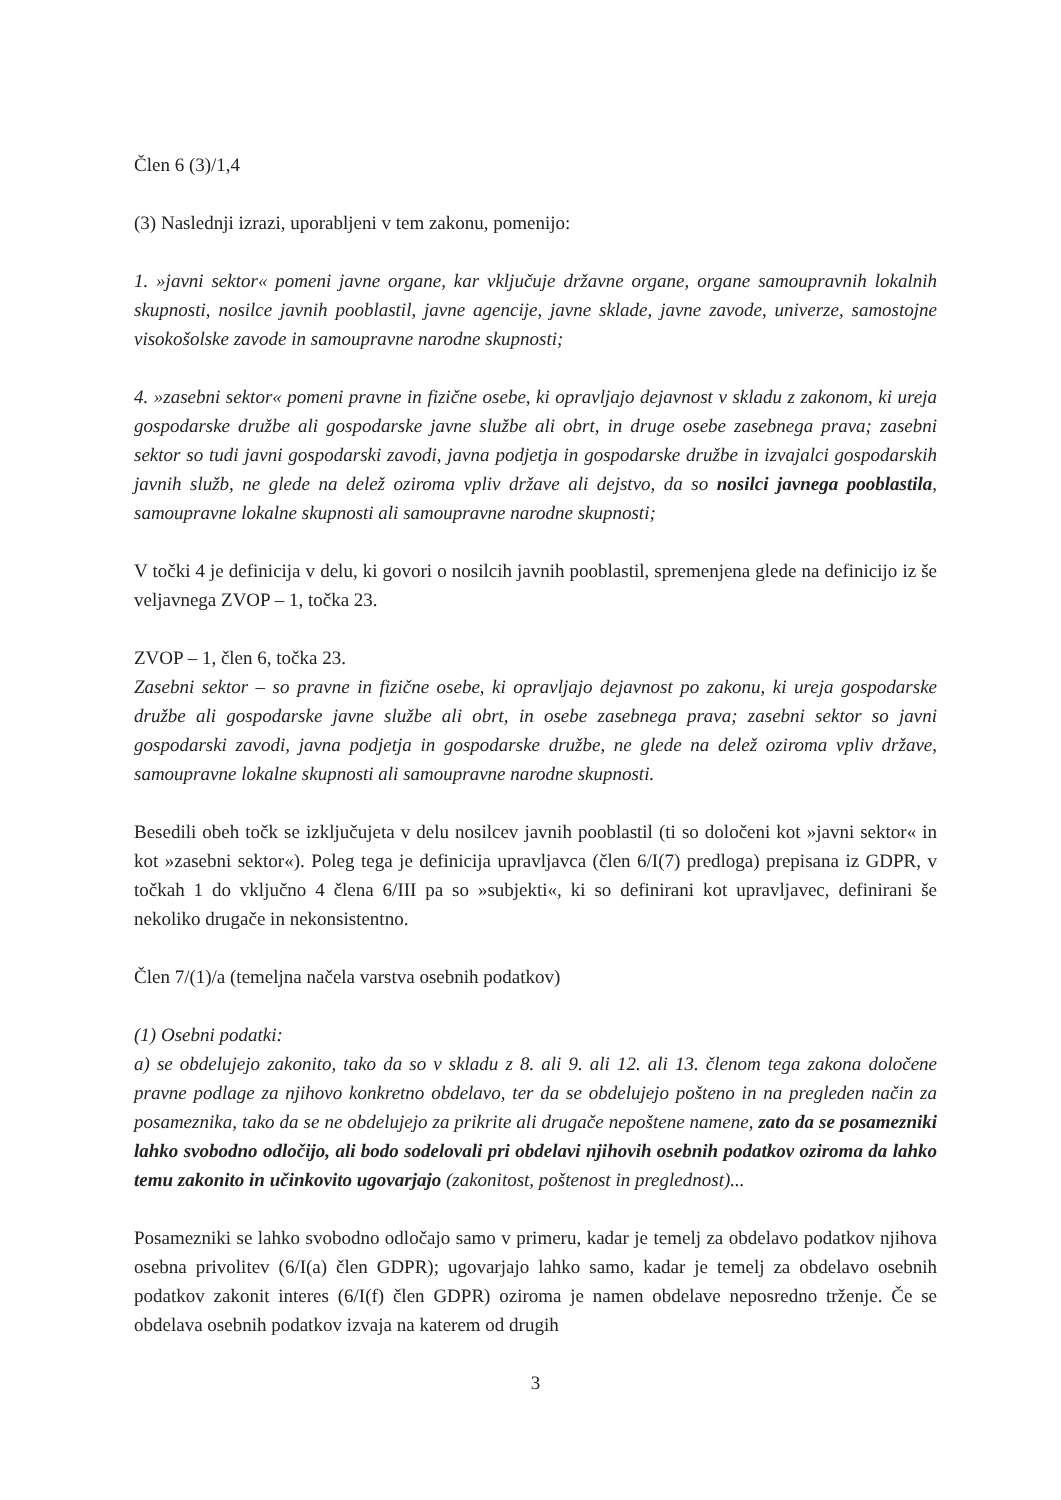Člen 6 (3)/1,4
(3) Naslednji izrazi, uporabljeni v tem zakonu, pomenijo:
1. »javni sektor« pomeni javne organe, kar vključuje državne organe, organe samoupravnih lokalnih skupnosti, nosilce javnih pooblastil, javne agencije, javne sklade, javne zavode, univerze, samostojne visokošolske zavode in samoupravne narodne skupnosti;
4. »zasebni sektor« pomeni pravne in fizične osebe, ki opravljajo dejavnost v skladu z zakonom, ki ureja gospodarske družbe ali gospodarske javne službe ali obrt, in druge osebe zasebnega prava; zasebni sektor so tudi javni gospodarski zavodi, javna podjetja in gospodarske družbe in izvajalci gospodarskih javnih služb, ne glede na delež oziroma vpliv države ali dejstvo, da so nosilci javnega pooblastila, samoupravne lokalne skupnosti ali samoupravne narodne skupnosti;
V točki 4 je definicija v delu, ki govori o nosilcih javnih pooblastil, spremenjena glede na definicijo iz še veljavnega ZVOP – 1, točka 23.
ZVOP – 1, člen 6, točka 23.
Zasebni sektor – so pravne in fizične osebe, ki opravljajo dejavnost po zakonu, ki ureja gospodarske družbe ali gospodarske javne službe ali obrt, in osebe zasebnega prava; zasebni sektor so javni gospodarski zavodi, javna podjetja in gospodarske družbe, ne glede na delež oziroma vpliv države, samoupravne lokalne skupnosti ali samoupravne narodne skupnosti.
Besedili obeh točk se izključujeta v delu nosilcev javnih pooblastil (ti so določeni kot »javni sektor« in kot »zasebni sektor«). Poleg tega je definicija upravljavca (člen 6/I(7) predloga) prepisana iz GDPR, v točkah 1 do vključno 4 člena 6/III pa so »subjekti«, ki so definirani kot upravljavec, definirani še nekoliko drugače in nekonsistentno.
Člen 7/(1)/a (temeljna načela varstva osebnih podatkov)
(1) Osebni podatki:
a) se obdelujejo zakonito, tako da so v skladu z 8. ali 9. ali 12. ali 13. členom tega zakona določene pravne podlage za njihovo konkretno obdelavo, ter da se obdelujejo pošteno in na pregleden način za posameznika, tako da se ne obdelujejo za prikrite ali drugače nepoštene namene, zato da se posamezniki lahko svobodno odločijo, ali bodo sodelovali pri obdelavi njihovih osebnih podatkov oziroma da lahko temu zakonito in učinkovito ugovarjajo (zakonitost, poštenost in preglednost)...
Posamezniki se lahko svobodno odločajo samo v primeru, kadar je temelj za obdelavo podatkov njihova osebna privolitev (6/I(a) člen GDPR); ugovarjajo lahko samo, kadar je temelj za obdelavo osebnih podatkov zakonit interes (6/I(f) člen GDPR) oziroma je namen obdelave neposredno trženje. Če se obdelava osebnih podatkov izvaja na katerem od drugih
3